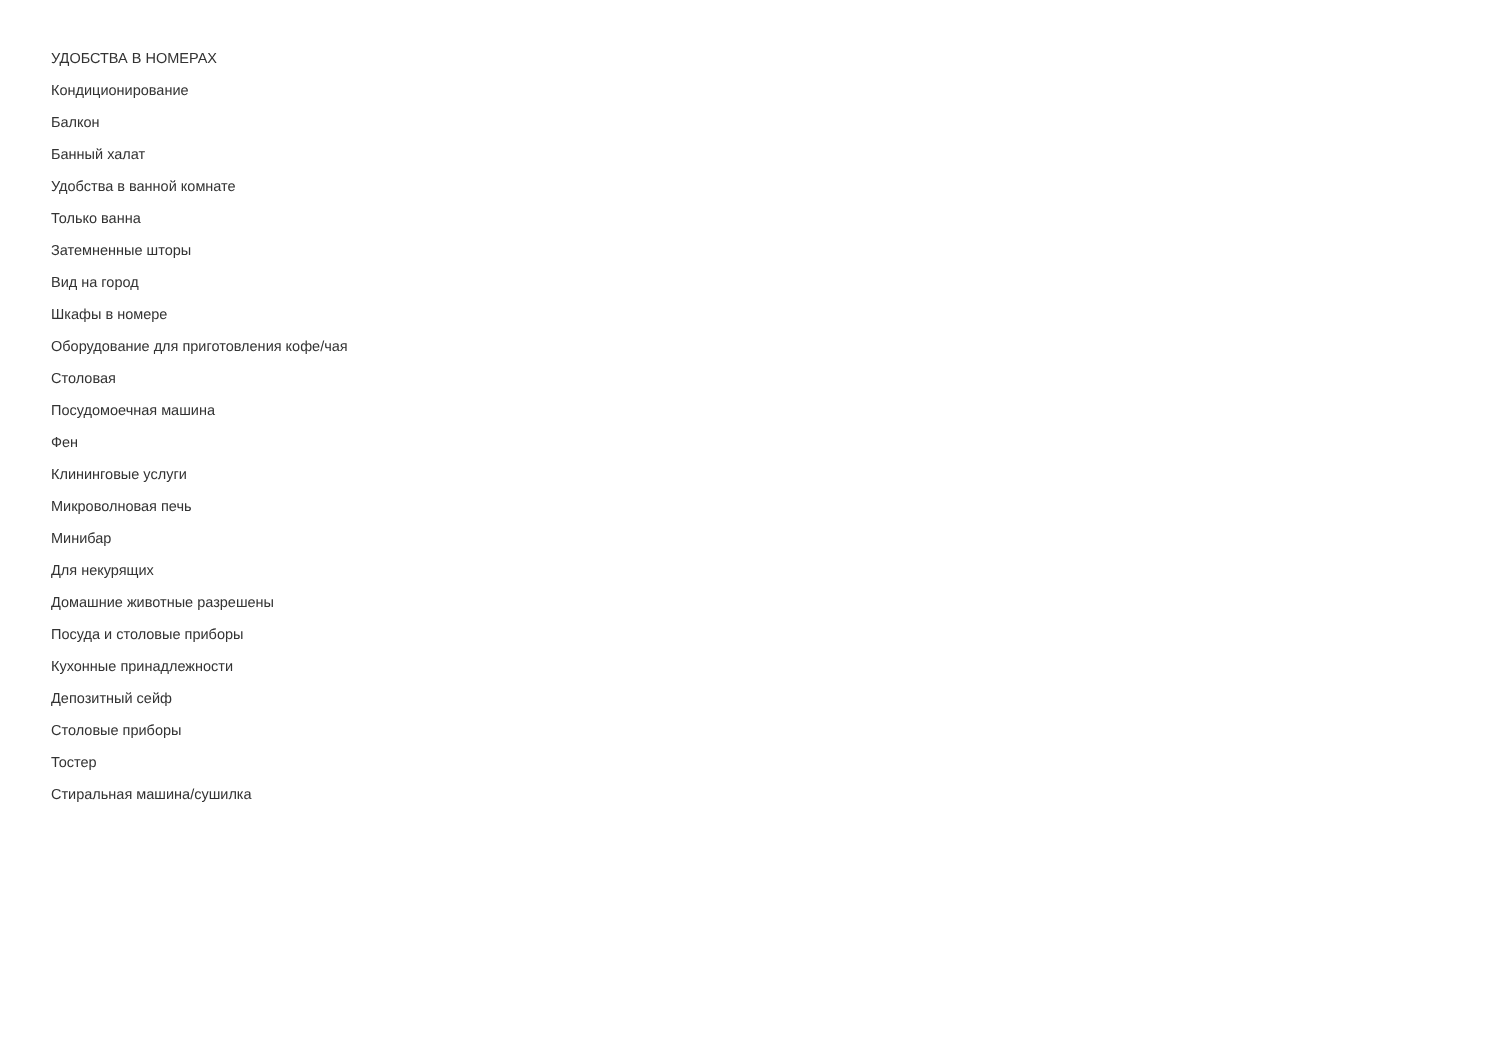УДОБСТВА В НОМЕРАХ
Кондиционирование
Балкон
Банный халат
Удобства в ванной комнате
Только ванна
Затемненные шторы
Вид на город
Шкафы в номере
Оборудование для приготовления кофе/чая
Столовая
Посудомоечная машина
Фен
Клининговые услуги
Микроволновая печь
Минибар
Для некурящих
Домашние животные разрешены
Посуда и столовые приборы
Кухонные принадлежности
Депозитный сейф
Столовые приборы
Тостер
Стиральная машина/сушилка